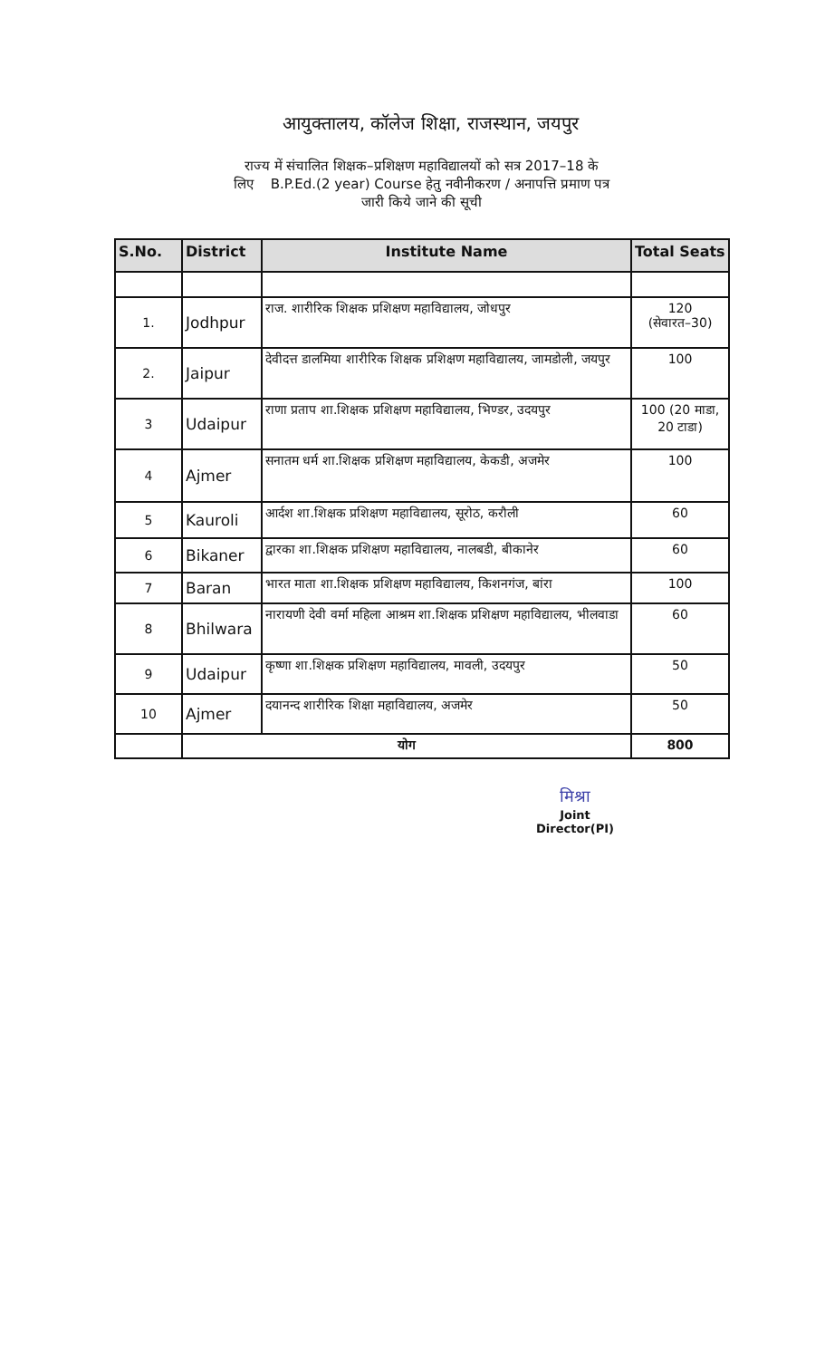आयुक्तालय, कॉलेज शिक्षा, राजस्थान, जयपुर
राज्य में संचालित शिक्षक–प्रशिक्षण महाविद्यालयों को सत्र 2017–18 के
लिए B.P.Ed.(2 year) Course हेतु नवीनीकरण / अनापत्ति प्रमाण पत्र
जारी किये जाने की सूची
| S.No. | District | Institute Name | Total Seats |
| --- | --- | --- | --- |
| 1. | Jodhpur | राज. शारीरिक शिक्षक प्रशिक्षण महाविद्यालय, जोधपुर | 120 (सेवारत–30) |
| 2. | Jaipur | देवीदत्त डालमिया शारीरिक शिक्षक प्रशिक्षण महाविद्यालय, जामडोली, जयपुर | 100 |
| 3 | Udaipur | राणा प्रताप शा.शिक्षक प्रशिक्षण महाविद्यालय, भिण्डर, उदयपुर | 100 (20 माडा, 20 टाडा) |
| 4 | Ajmer | सनातम धर्म शा.शिक्षक प्रशिक्षण महाविद्यालय, केकडी, अजमेर | 100 |
| 5 | Kauroli | आर्दश शा.शिक्षक प्रशिक्षण महाविद्यालय, सूरोठ, करौली | 60 |
| 6 | Bikaner | द्वारका शा.शिक्षक प्रशिक्षण महाविद्यालय, नालबडी, बीकानेर | 60 |
| 7 | Baran | भारत माता शा.शिक्षक प्रशिक्षण महाविद्यालय, किशनगंज, बांरा | 100 |
| 8 | Bhilwara | नारायणी देवी वर्मा महिला आश्रम शा.शिक्षक प्रशिक्षण महाविद्यालय, भीलवाडा | 60 |
| 9 | Udaipur | कृष्णा शा.शिक्षक प्रशिक्षण महाविद्यालय, मावली, उदयपुर | 50 |
| 10 | Ajmer | दयानन्द शारीरिक शिक्षा महाविद्यालय, अजमेर | 50 |
| | योग | | 800 |
मिश्रा
Joint Director(PI)